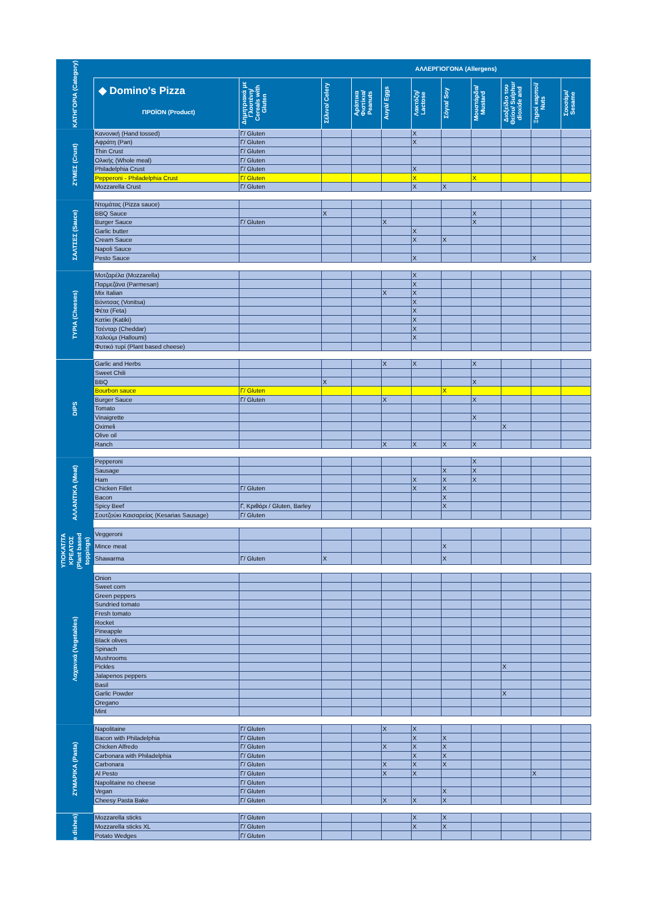| ΚΑΤΗΓΟΡΙΑ (Category) | | | ΑΛΛΕΡΓΙΟΓΟΝΑ (Allergens) | | | | | | | | |
| --- | --- | --- | --- | --- | --- | --- | --- | --- | --- | --- | --- |
| | ◆ Domino's Pizza ΠΡΟΪΟΝ (Product) | Δημητριακά με Γλουτένη/ Cereals with Gluten | Σέλινο/ Celery | Αράπικα Φιστίκια/ Peanuts | Αυγά/ Eggs | Λακτόζη/ Lactose | Σόγια/ Soy | Μουστάρδα/ Mustard | Διοξείδιο του Θείου/ Sulphur dioxide and | Ξηροί καρποί/ Nuts | Σουσάμι/ Sesame |
| ΖΥΜΕΣ (Crust) | Κανονική (Hand tossed) | Γ/ Gluten | | | | X | | | | | |
| | Αφράτη (Pan) | Γ/ Gluten | | | | X | | | | | |
| | Thin Crust | Γ/ Gluten | | | | | | | | | |
| | Ολικής (Whole meal) | Γ/ Gluten | | | | | | | | | |
| | Philadelphia Crust | Γ/ Gluten | | | | X | | | | | |
| | Pepperoni - Philadelphia Crust | Γ/ Gluten | | | | X | | X | | | |
| | Mozzarella Crust | Γ/ Gluten | | | | X | X | | | | |
| ΣΑΛΤΣΕΣ (Sauce) | Ντομάτας (Pizza sauce) | | | | | | | | | | |
| | BBQ Sauce | | X | | | | | X | | | |
| | Burger Sauce | Γ/ Gluten | | | X | | | X | | | |
| | Garlic butter | | | | | X | | | | | |
| | Cream Sauce | | | | | X | X | | | | |
| | Napoli Sauce | | | | | | | | | | |
| | Pesto Sauce | | | | | X | | | | X | |
| ΤΥΡΙΑ (Cheeses) | Μοτζαρέλα (Mozzarella) | | | | | X | | | | | |
| | Παρμεζάνα (Parmesan) | | | | | X | | | | | |
| | Mix Italian | | | | X | X | | | | | |
| | Βόνιτσας (Vonitsa) | | | | | X | | | | | |
| | Φέτα (Feta) | | | | | X | | | | | |
| | Κατίκι (Katiki) | | | | | X | | | | | |
| | Τσένταρ (Cheddar) | | | | | X | | | | | |
| | Χαλούμι (Halloumi) | | | | | X | | | | | |
| | Φυτικό τυρί (Plant based cheese) | | | | | | | | | | |
| DIPS | Garlic and Herbs | | | | X | X | | X | | | |
| | Sweet Chili | | | | | | | | | | |
| | BBQ | | X | | | | | X | | | |
| | Bourbon sauce | Γ/ Gluten | | | | | X | | | | |
| | Burger Sauce | Γ/ Gluten | | | X | | | X | | | |
| | Tomato | | | | | | | | | | |
| | Vinaigrette | | | | | | | X | | | |
| | Oximeli | | | | | | | | X | | |
| | Olive oil | | | | | | | | | | |
| | Ranch | | | | X | X | X | X | | | |
| ΑΛΛΑΝΤΙΚΑ (Meat) | Pepperoni | | | | | | | X | | | |
| | Sausage | | | | | | X | X | | | |
| | Ham | | | | | X | X | X | | | |
| | Chicken Fillet | Γ/ Gluten | | | | X | X | | | | |
| | Bacon | | | | | | X | | | | |
| | Spicy Beef | Γ, Κριθάρι / Gluten, Barley | | | | | X | | | | |
| | Σουτζούκι Καισαρείας (Kesarias Sausage) | Γ/ Gluten | | | | | | | | | |
| ΥΠΟΚΑΤ/ΤΑ ΚΡΕΑΤΟΣ (Plant based toppings) | Veggeroni | | | | | | | | | | |
| | Mince meat | | | | | | X | | | | |
| | Shawarma | Γ/ Gluten | X | | | | X | | | | |
| Λαχανικά (Vegetables) | Onion | | | | | | | | | | |
| | Sweet corn | | | | | | | | | | |
| | Green peppers | | | | | | | | | | |
| | Sundried tomato | | | | | | | | | | |
| | Fresh tomato | | | | | | | | | | |
| | Rocket | | | | | | | | | | |
| | Pineapple | | | | | | | | | | |
| | Black olives | | | | | | | | | | |
| | Spinach | | | | | | | | | | |
| | Mushrooms | | | | | | | | | | |
| | Pickles | | | | | | | | X | | |
| | Jalapenos peppers | | | | | | | | | | |
| | Basil | | | | | | | | | | |
| | Garlic Powder | | | | | | | | X | | |
| | Oregano | | | | | | | | | | |
| | Mint | | | | | | | | | | |
| ΖΥΜΑΡΙΚΑ (Pasta) | Napolitaine | Γ/ Gluten | | | X | X | | | | | |
| | Bacon with Philadelphia | Γ/ Gluten | | | | X | X | | | | |
| | Chicken Alfredo | Γ/ Gluten | | | X | X | X | | | | |
| | Carbonara with Philadelphia | Γ/ Gluten | | | | X | X | | | | |
| | Carbonara | Γ/ Gluten | | | X | X | X | | | | |
| | Al Pesto | Γ/ Gluten | | | X | X | | | | X | |
| | Napolitaine no cheese | Γ/ Gluten | | | | | | | | | |
| | Vegan | Γ/ Gluten | | | | | X | | | | |
| | Cheesy Pasta Bake | Γ/ Gluten | | | X | X | X | | | | |
| e dishes) | Mozzarella sticks | Γ/ Gluten | | | | X | X | | | | |
| | Mozzarella sticks XL | Γ/ Gluten | | | | X | X | | | | |
| | Potato Wedges | Γ/ Gluten | | | | | | | | | |